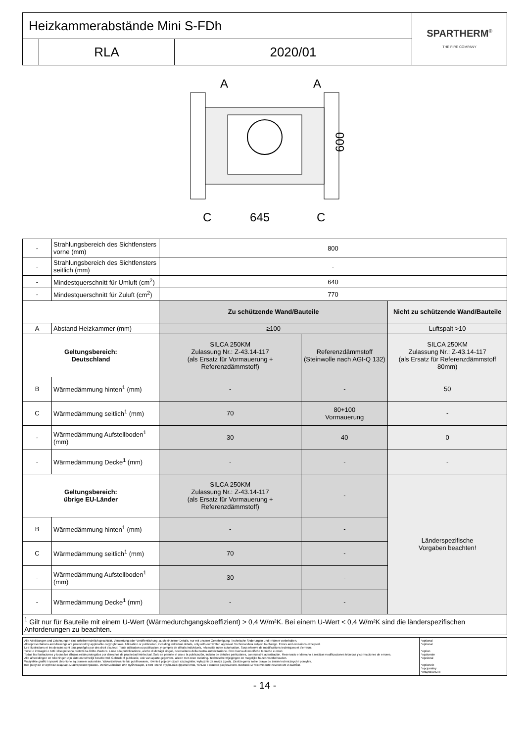| Heizkammerabstände Mini S-FDh | | | SPARTHERM<sup>®</sup> THE FIRE COMPANY |
| | RLA | 2020/01 | |
A
A
600
C
645
C
| - | Strahlungsbereich des Sichtfensters vorne (mm) | 800 | | |
| - | Strahlungsbereich des Sichtfensters seitlich (mm) | - | | |
| - | Mindestquerschnitt für Umluft (cm<sup>2</sup>) | 640 | | |
| - | Mindestquerschnitt für Zuluft (cm<sup>2</sup>) | 770 | | |
| | | Zu schützende Wand/Bauteile | | Nicht zu schützende Wand/Bauteile |
| A | Abstand Heizkammer (mm) | ≥100 | | Luftspalt >10 |
| Geltungsbereich: Deutschland | | SILCA 250KM Zulassung Nr.: Z-43.14-117 (als Ersatz für Vormauerung + Referenzdämmstoff) | Referenzdämmstoff (Steinwolle nach AGI-Q 132) | SILCA 250KM Zulassung Nr.: Z-43.14-117 (als Ersatz für Referenzdämmstoff 80mm) |
| B | Wärmedämmung hinten<sup>1</sup> (mm) | - | - | 50 |
| C | Wärmedämmung seitlich<sup>1</sup> (mm) | 70 | 80+100 Vormauerung | - |
| - | Wärmedämmung Aufstellboden<sup>1</sup> (mm) | 30 | 40 | 0 |
| - | Wärmedämmung Decke<sup>1</sup> (mm) | - | - | - |
| Geltungsbereich: übrige EU-Länder | | SILCA 250KM Zulassung Nr.: Z-43.14-117 (als Ersatz für Vormauerung + Referenzdämmstoff) | - | Länderspezifische Vorgaben beachten! |
| B | Wärmedämmung hinten<sup>1</sup> (mm) | - | - | |
| C | Wärmedämmung seitlich<sup>1</sup> (mm) | 70 | - | |
| - | Wärmedämmung Aufstellboden<sup>1</sup> (mm) | 30 | - | |
| - | Wärmedämmung Decke<sup>1</sup> (mm) | - | - | |
| <sup>1</sup> Gilt nur für Bauteile mit einem U-Wert (Wärmedurchgangskoeffizient) > 0,4 W/m²K. Bei einem U-Wert < 0,4 W/m²K sind die länderspezifischen Anforderungen zu beachten. | | | | |
| Alle Abbildungen und Zeichnungen sind urheberrechtlich geschützt. Verwertung oder Veröffentlichung, auch einzelner Details, nur mit unserer Genehmigung. Technische Änderungen und Irrtümer vorbehalten. All representations and drawings are protected by applicable copyright laws. Utilisation or publication, including individual details, only with our written approval. Technical data subject to change. Errors and omissions excepted. Les illustrations et les dessins sont tous protégés par des droit d'auteur. Toute utilisation ou publication, y compris de détails individuels, nécessite notre autorisation. Sous réserve de modifications techniques et d'erreurs. Tutte le immagini e tutti i disegni sono protetti da diritto d'autore. L'uso o la pubblicazione, anche di dettagli singoli, necessitano della nostra autorizzazione. Con riserva di modifiche tecniche e errori. Todas las ilustaciones y todos los dibujos están protegidos por derechos de propiedad intelectual. Solo se permite el uso o la publicación, incluso de detalles particulares, con nuestra autorización. Reservado el derecho a realizar modificaciones técnicas y correcciones de errores. Alle afbeeldingen en tekeningen zijn auteursrechtelijk beschermd. Gebruik of publicatie, ook van aparte gegevens, alleen met onze toelating. Technische wijzigingen en mogelijke fouten voorbehouden. Wszystkie grafiki i rysunki chronione są prawem autorskim. Wykorzystywanie lub publikowanie, również pojedynczych szczegółów, wyłącznie za naszą zgodą. Zastrzegamy sobie prawo do zmian technicznych i pomyłek. Все рисунки и чертежи защищены авторским правом.. Использование или публикация, в том числе отдельных фрагментов, только с нашего разрешения. Возможны технические изменения и ошибки. | *optional *optional *option *opzionale *opcional *optionele *opcjonalny *опционально |
- 14 -